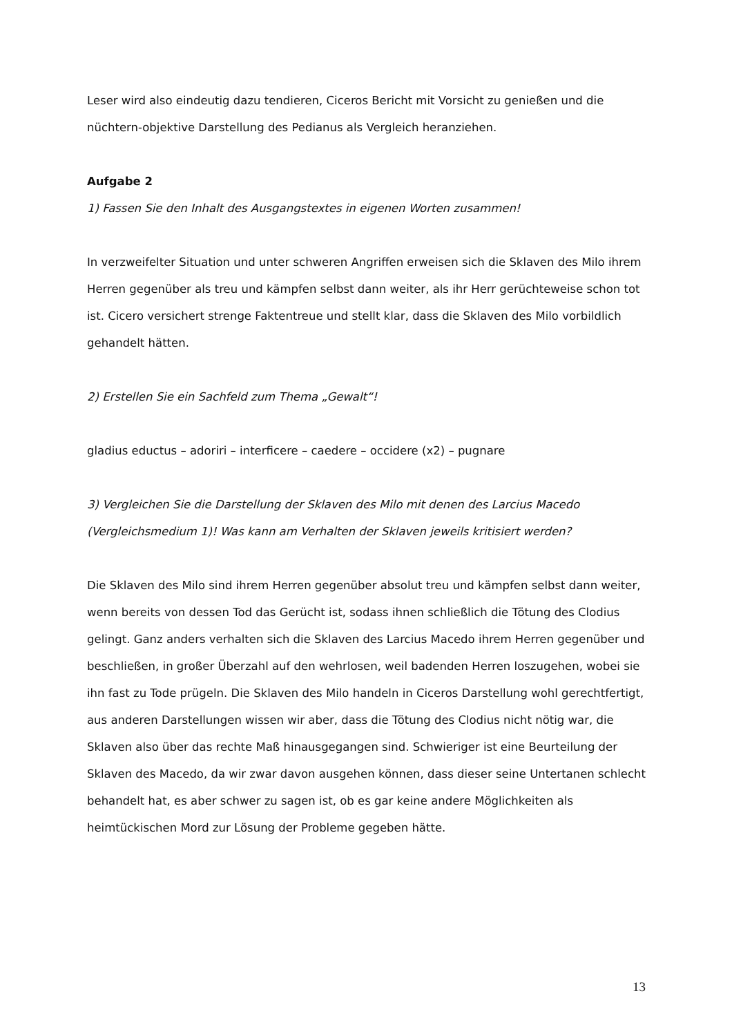Leser wird also eindeutig dazu tendieren, Ciceros Bericht mit Vorsicht zu genießen und die nüchtern-objektive Darstellung des Pedianus als Vergleich heranziehen.
Aufgabe 2
1) Fassen Sie den Inhalt des Ausgangstextes in eigenen Worten zusammen!
In verzweifelter Situation und unter schweren Angriffen erweisen sich die Sklaven des Milo ihrem Herren gegenüber als treu und kämpfen selbst dann weiter, als ihr Herr gerüchteweise schon tot ist. Cicero versichert strenge Faktentreue und stellt klar, dass die Sklaven des Milo vorbildlich gehandelt hätten.
2) Erstellen Sie ein Sachfeld zum Thema „Gewalt“!
gladius eductus – adoriri – interficere – caedere – occidere (x2) – pugnare
3) Vergleichen Sie die Darstellung der Sklaven des Milo mit denen des Larcius Macedo (Vergleichsmedium 1)! Was kann am Verhalten der Sklaven jeweils kritisiert werden?
Die Sklaven des Milo sind ihrem Herren gegenüber absolut treu und kämpfen selbst dann weiter, wenn bereits von dessen Tod das Gerücht ist, sodass ihnen schließlich die Tötung des Clodius gelingt. Ganz anders verhalten sich die Sklaven des Larcius Macedo ihrem Herren gegenüber und beschließen, in großer Überzahl auf den wehrlosen, weil badenden Herren loszugehen, wobei sie ihn fast zu Tode prügeln. Die Sklaven des Milo handeln in Ciceros Darstellung wohl gerechtfertigt, aus anderen Darstellungen wissen wir aber, dass die Tötung des Clodius nicht nötig war, die Sklaven also über das rechte Maß hinausgegangen sind. Schwieriger ist eine Beurteilung der Sklaven des Macedo, da wir zwar davon ausgehen können, dass dieser seine Untertanen schlecht behandelt hat, es aber schwer zu sagen ist, ob es gar keine andere Möglichkeiten als heimtückischen Mord zur Lösung der Probleme gegeben hätte.
13